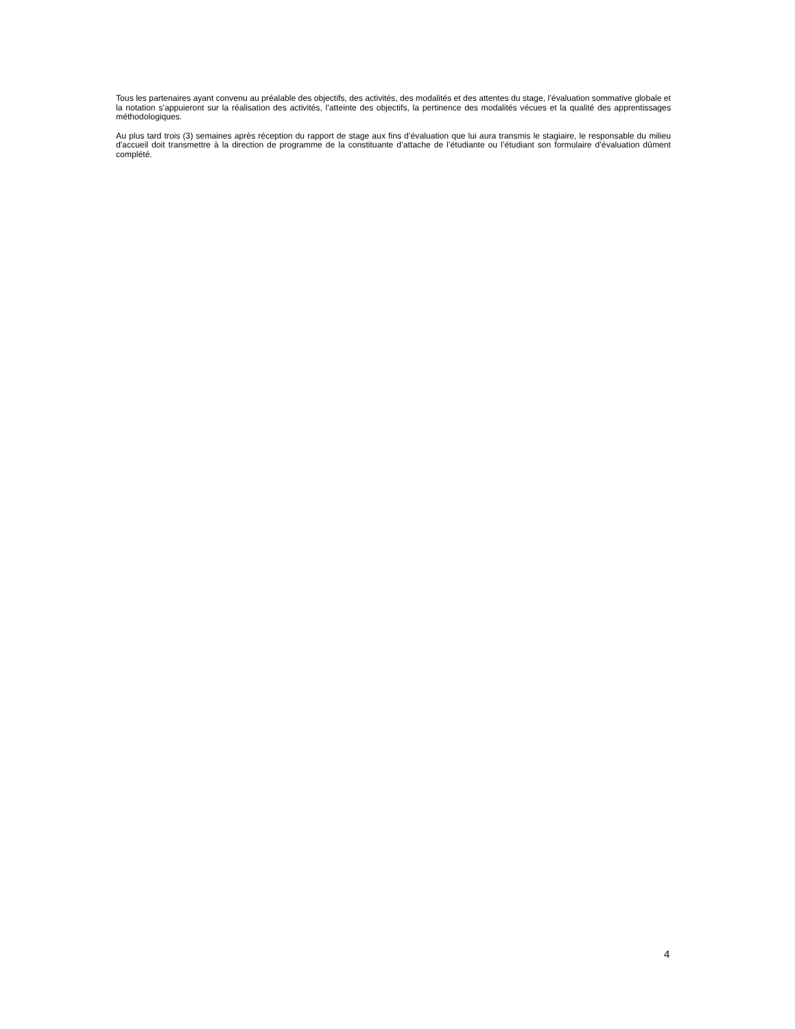Tous les partenaires ayant convenu au préalable des objectifs, des activités, des modalités et des attentes du stage, l’évaluation sommative globale et la notation s’appuieront sur la réalisation des activités, l’atteinte des objectifs, la pertinence des modalités vécues et la qualité des apprentissages méthodologiques.
Au plus tard trois (3) semaines après réception du rapport de stage aux fins d’évaluation que lui aura transmis le stagiaire, le responsable du milieu d'accueil doit transmettre à la direction de programme de la constituante d’attache de l’étudiante ou l’étudiant son formulaire d’évaluation dûment complété.
4